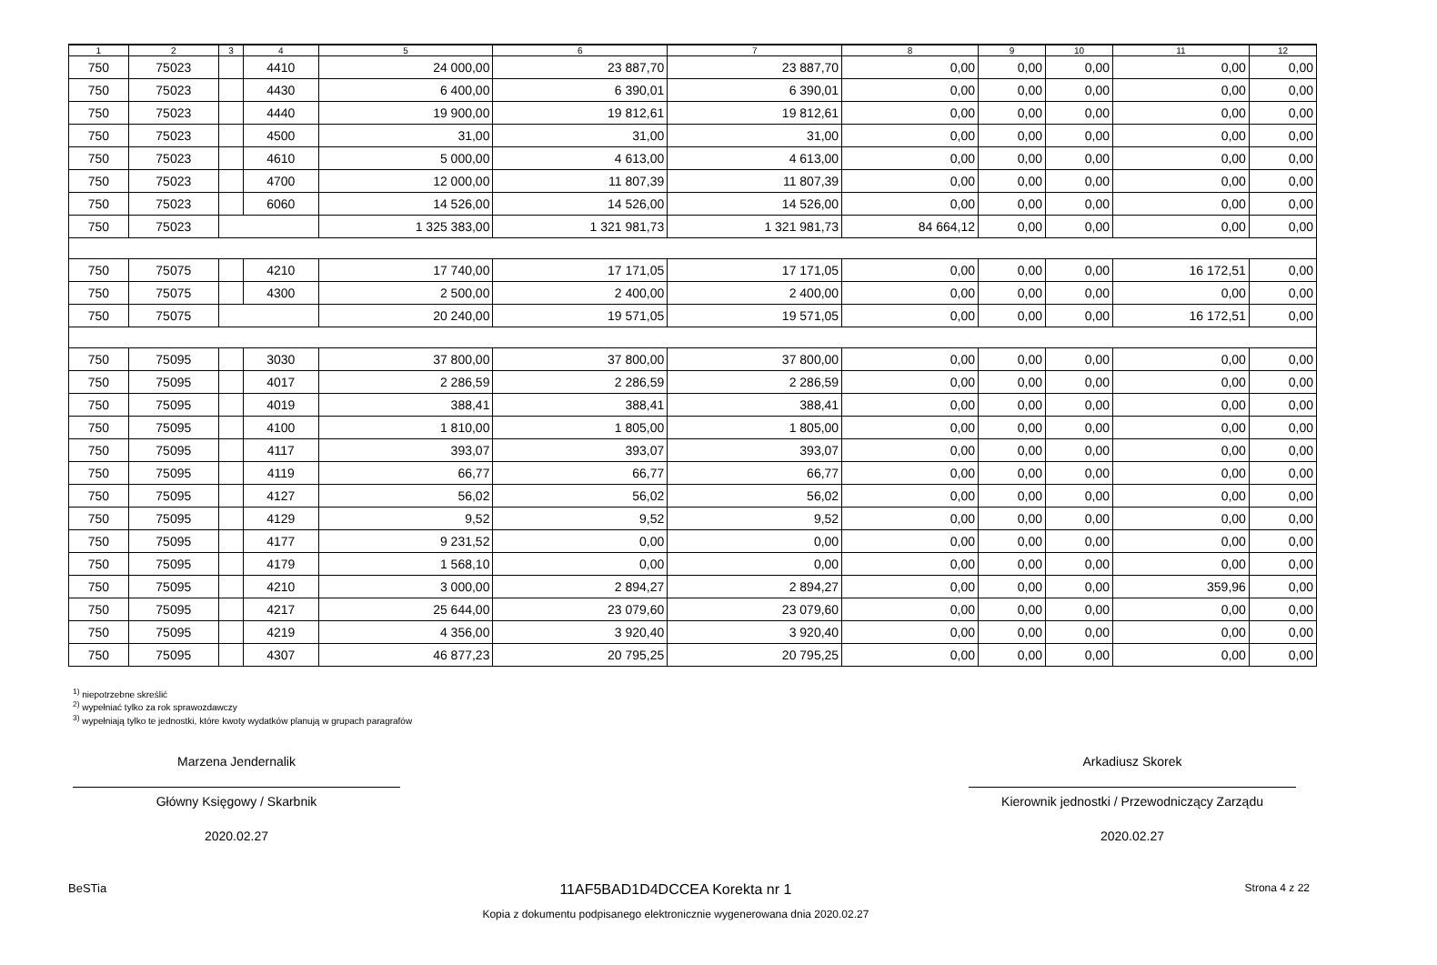| 1 | 2 | 3 | 4 | 5 | 6 | 7 | 8 | 9 | 10 | 11 | 12 |
| --- | --- | --- | --- | --- | --- | --- | --- | --- | --- | --- | --- |
| 750 | 75023 | | 4410 | 24 000,00 | 23 887,70 | 23 887,70 | 0,00 | 0,00 | 0,00 | 0,00 | 0,00 |
| 750 | 75023 | | 4430 | 6 400,00 | 6 390,01 | 6 390,01 | 0,00 | 0,00 | 0,00 | 0,00 | 0,00 |
| 750 | 75023 | | 4440 | 19 900,00 | 19 812,61 | 19 812,61 | 0,00 | 0,00 | 0,00 | 0,00 | 0,00 |
| 750 | 75023 | | 4500 | 31,00 | 31,00 | 31,00 | 0,00 | 0,00 | 0,00 | 0,00 | 0,00 |
| 750 | 75023 | | 4610 | 5 000,00 | 4 613,00 | 4 613,00 | 0,00 | 0,00 | 0,00 | 0,00 | 0,00 |
| 750 | 75023 | | 4700 | 12 000,00 | 11 807,39 | 11 807,39 | 0,00 | 0,00 | 0,00 | 0,00 | 0,00 |
| 750 | 75023 | | 6060 | 14 526,00 | 14 526,00 | 14 526,00 | 0,00 | 0,00 | 0,00 | 0,00 | 0,00 |
| 750 | 75023 | | | 1 325 383,00 | 1 321 981,73 | 1 321 981,73 | 84 664,12 | 0,00 | 0,00 | 0,00 | 0,00 |
| 750 | 75075 | | 4210 | 17 740,00 | 17 171,05 | 17 171,05 | 0,00 | 0,00 | 0,00 | 16 172,51 | 0,00 |
| 750 | 75075 | | 4300 | 2 500,00 | 2 400,00 | 2 400,00 | 0,00 | 0,00 | 0,00 | 0,00 | 0,00 |
| 750 | 75075 | | | 20 240,00 | 19 571,05 | 19 571,05 | 0,00 | 0,00 | 0,00 | 16 172,51 | 0,00 |
| 750 | 75095 | | 3030 | 37 800,00 | 37 800,00 | 37 800,00 | 0,00 | 0,00 | 0,00 | 0,00 | 0,00 |
| 750 | 75095 | | 4017 | 2 286,59 | 2 286,59 | 2 286,59 | 0,00 | 0,00 | 0,00 | 0,00 | 0,00 |
| 750 | 75095 | | 4019 | 388,41 | 388,41 | 388,41 | 0,00 | 0,00 | 0,00 | 0,00 | 0,00 |
| 750 | 75095 | | 4100 | 1 810,00 | 1 805,00 | 1 805,00 | 0,00 | 0,00 | 0,00 | 0,00 | 0,00 |
| 750 | 75095 | | 4117 | 393,07 | 393,07 | 393,07 | 0,00 | 0,00 | 0,00 | 0,00 | 0,00 |
| 750 | 75095 | | 4119 | 66,77 | 66,77 | 66,77 | 0,00 | 0,00 | 0,00 | 0,00 | 0,00 |
| 750 | 75095 | | 4127 | 56,02 | 56,02 | 56,02 | 0,00 | 0,00 | 0,00 | 0,00 | 0,00 |
| 750 | 75095 | | 4129 | 9,52 | 9,52 | 9,52 | 0,00 | 0,00 | 0,00 | 0,00 | 0,00 |
| 750 | 75095 | | 4177 | 9 231,52 | 0,00 | 0,00 | 0,00 | 0,00 | 0,00 | 0,00 | 0,00 |
| 750 | 75095 | | 4179 | 1 568,10 | 0,00 | 0,00 | 0,00 | 0,00 | 0,00 | 0,00 | 0,00 |
| 750 | 75095 | | 4210 | 3 000,00 | 2 894,27 | 2 894,27 | 0,00 | 0,00 | 0,00 | 359,96 | 0,00 |
| 750 | 75095 | | 4217 | 25 644,00 | 23 079,60 | 23 079,60 | 0,00 | 0,00 | 0,00 | 0,00 | 0,00 |
| 750 | 75095 | | 4219 | 4 356,00 | 3 920,40 | 3 920,40 | 0,00 | 0,00 | 0,00 | 0,00 | 0,00 |
| 750 | 75095 | | 4307 | 46 877,23 | 20 795,25 | 20 795,25 | 0,00 | 0,00 | 0,00 | 0,00 | 0,00 |
<sup>1)</sup> niepotrzebne skreślić
<sup>2)</sup> wypełniać tylko za rok sprawozdawczy
<sup>3)</sup> wypełniają tylko te jednostki, które kwoty wydatków planują w grupach paragrafów
Marzena Jendernalik
Główny Księgowy / Skarbnik
2020.02.27
Arkadiusz Skorek
Kierownik jednostki / Przewodniczący Zarządu
2020.02.27
BeSTia 11AF5BAD1D4DCCEA Korekta nr 1
Kopia z dokumentu podpisanego elektronicznie wygenerowana dnia 2020.02.27 Strona 4 z 22